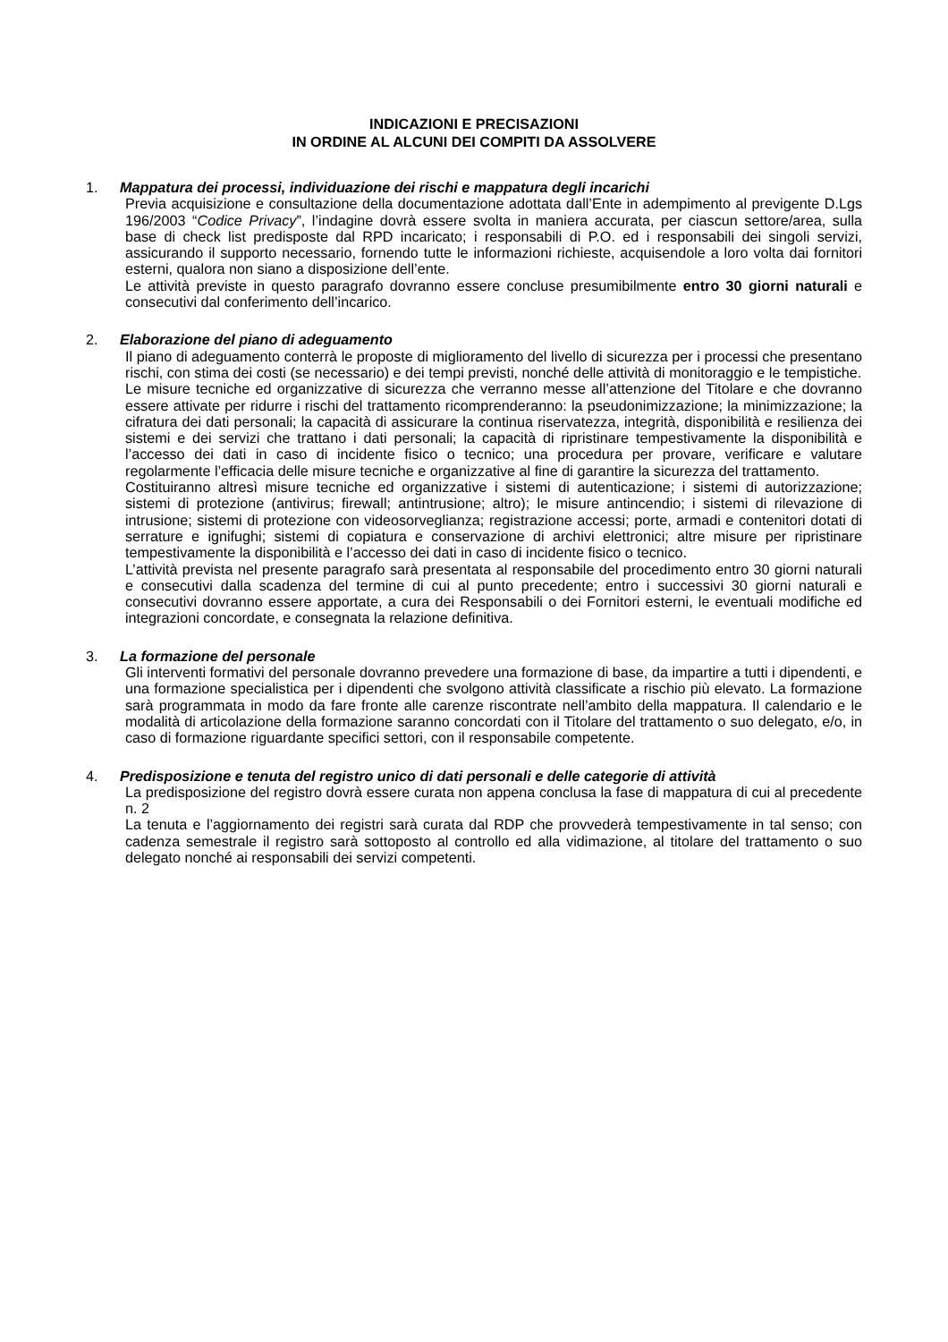INDICAZIONI E PRECISAZIONI
IN ORDINE AL ALCUNI DEI COMPITI DA ASSOLVERE
1. Mappatura dei processi, individuazione dei rischi e mappatura degli incarichi
Previa acquisizione e consultazione della documentazione adottata dall’Ente in adempimento al previgente D.Lgs 196/2003 “Codice Privacy”, l’indagine dovrà essere svolta in maniera accurata, per ciascun settore/area, sulla base di check list predisposte dal RPD incaricato; i responsabili di P.O. ed i responsabili dei singoli servizi, assicurando il supporto necessario, fornendo tutte le informazioni richieste, acquisendole a loro volta dai fornitori esterni, qualora non siano a disposizione dell’ente.
Le attività previste in questo paragrafo dovranno essere concluse presumibilmente entro 30 giorni naturali e consecutivi dal conferimento dell’incarico.
2. Elaborazione del piano di adeguamento
Il piano di adeguamento conterrà le proposte di miglioramento del livello di sicurezza per i processi che presentano rischi, con stima dei costi (se necessario) e dei tempi previsti, nonché delle attività di monitoraggio e le tempistiche.
Le misure tecniche ed organizzative di sicurezza che verranno messe all’attenzione del Titolare e che dovranno essere attivate per ridurre i rischi del trattamento ricomprenderanno: la pseudonimizzazione; la minimizzazione; la cifratura dei dati personali; la capacità di assicurare la continua riservatezza, integrità, disponibilità e resilienza dei sistemi e dei servizi che trattano i dati personali; la capacità di ripristinare tempestivamente la disponibilità e l’accesso dei dati in caso di incidente fisico o tecnico; una procedura per provare, verificare e valutare regolarmente l’efficacia delle misure tecniche e organizzative al fine di garantire la sicurezza del trattamento.
Costituiranno altresì misure tecniche ed organizzative i sistemi di autenticazione; i sistemi di autorizzazione; sistemi di protezione (antivirus; firewall; antintrusione; altro); le misure antincendio; i sistemi di rilevazione di intrusione; sistemi di protezione con videosorveglianza; registrazione accessi; porte, armadi e contenitori dotati di serrature e ignifughi; sistemi di copiatura e conservazione di archivi elettronici; altre misure per ripristinare tempestivamente la disponibilità e l’accesso dei dati in caso di incidente fisico o tecnico.
L’attività prevista nel presente paragrafo sarà presentata al responsabile del procedimento entro 30 giorni naturali e consecutivi dalla scadenza del termine di cui al punto precedente; entro i successivi 30 giorni naturali e consecutivi dovranno essere apportate, a cura dei Responsabili o dei Fornitori esterni, le eventuali modifiche ed integrazioni concordate, e consegnata la relazione definitiva.
3. La formazione del personale
Gli interventi formativi del personale dovranno prevedere una formazione di base, da impartire a tutti i dipendenti, e una formazione specialistica per i dipendenti che svolgono attività classificate a rischio più elevato. La formazione sarà programmata in modo da fare fronte alle carenze riscontrate nell’ambito della mappatura. Il calendario e le modalità di articolazione della formazione saranno concordati con il Titolare del trattamento o suo delegato, e/o, in caso di formazione riguardante specifici settori, con il responsabile competente.
4. Predisposizione e tenuta del registro unico di dati personali e delle categorie di attività
La predisposizione del registro dovrà essere curata non appena conclusa la fase di mappatura di cui al precedente n. 2
La tenuta e l’aggiornamento dei registri sarà curata dal RDP che provvederà tempestivamente in tal senso; con cadenza semestrale il registro sarà sottoposto al controllo ed alla vidimazione, al titolare del trattamento o suo delegato nonché ai responsabili dei servizi competenti.